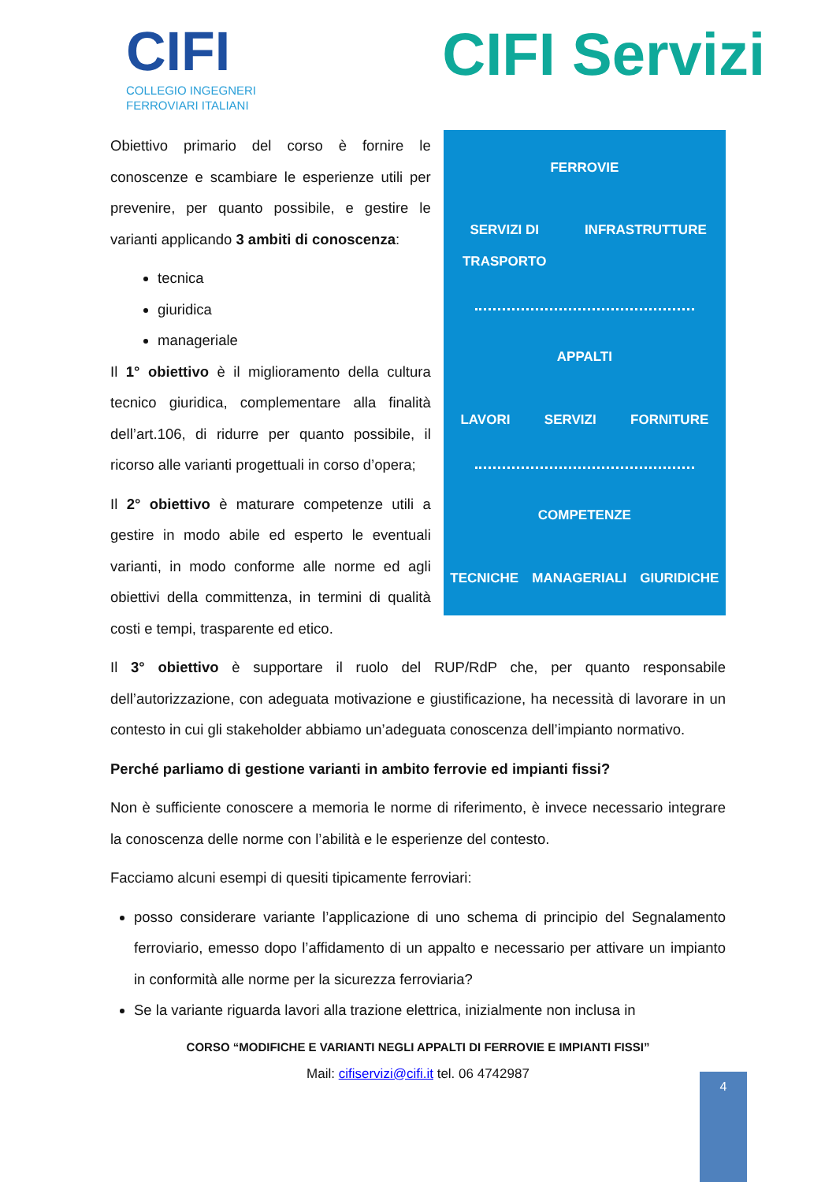CIFI
COLLEGIO INGEGNERI
FERROVIARI ITALIANI
CIFI Servizi
Obiettivo primario del corso è fornire le conoscenze e scambiare le esperienze utili per prevenire, per quanto possibile, e gestire le varianti applicando 3 ambiti di conoscenza:
tecnica
giuridica
manageriale
Il 1° obiettivo è il miglioramento della cultura tecnico giuridica, complementare alla finalità dell’art.106, di ridurre per quanto possibile, il ricorso alle varianti progettuali in corso d’opera;
Il 2° obiettivo è maturare competenze utili a gestire in modo abile ed esperto le eventuali varianti, in modo conforme alle norme ed agli obiettivi della committenza, in termini di qualità costi e tempi, trasparente ed etico.
FERROVIE
SERVIZI DI
TRASPORTO INFRASTRUTTURE
APPALTI
LAVORI SERVIZI FORNITURE
COMPETENZE
TECNICHE MANAGERIALI GIURIDICHE
Il 3° obiettivo è supportare il ruolo del RUP/RdP che, per quanto responsabile dell’autorizzazione, con adeguata motivazione e giustificazione, ha necessità di lavorare in un contesto in cui gli stakeholder abbiamo un’adeguata conoscenza dell’impianto normativo.
Perché parliamo di gestione varianti in ambito ferrovie ed impianti fissi?
Non è sufficiente conoscere a memoria le norme di riferimento, è invece necessario integrare la conoscenza delle norme con l’abilità e le esperienze del contesto.
Facciamo alcuni esempi di quesiti tipicamente ferroviari:
posso considerare variante l’applicazione di uno schema di principio del Segnalamento ferroviario, emesso dopo l’affidamento di un appalto e necessario per attivare un impianto in conformità alle norme per la sicurezza ferroviaria?
Se la variante riguarda lavori alla trazione elettrica, inizialmente non inclusa in
CORSO “MODIFICHE E VARIANTI NEGLI APPALTI DI FERROVIE E IMPIANTI FISSI”
Mail: cifiservizi@cifi.it tel. 06 4742987
4